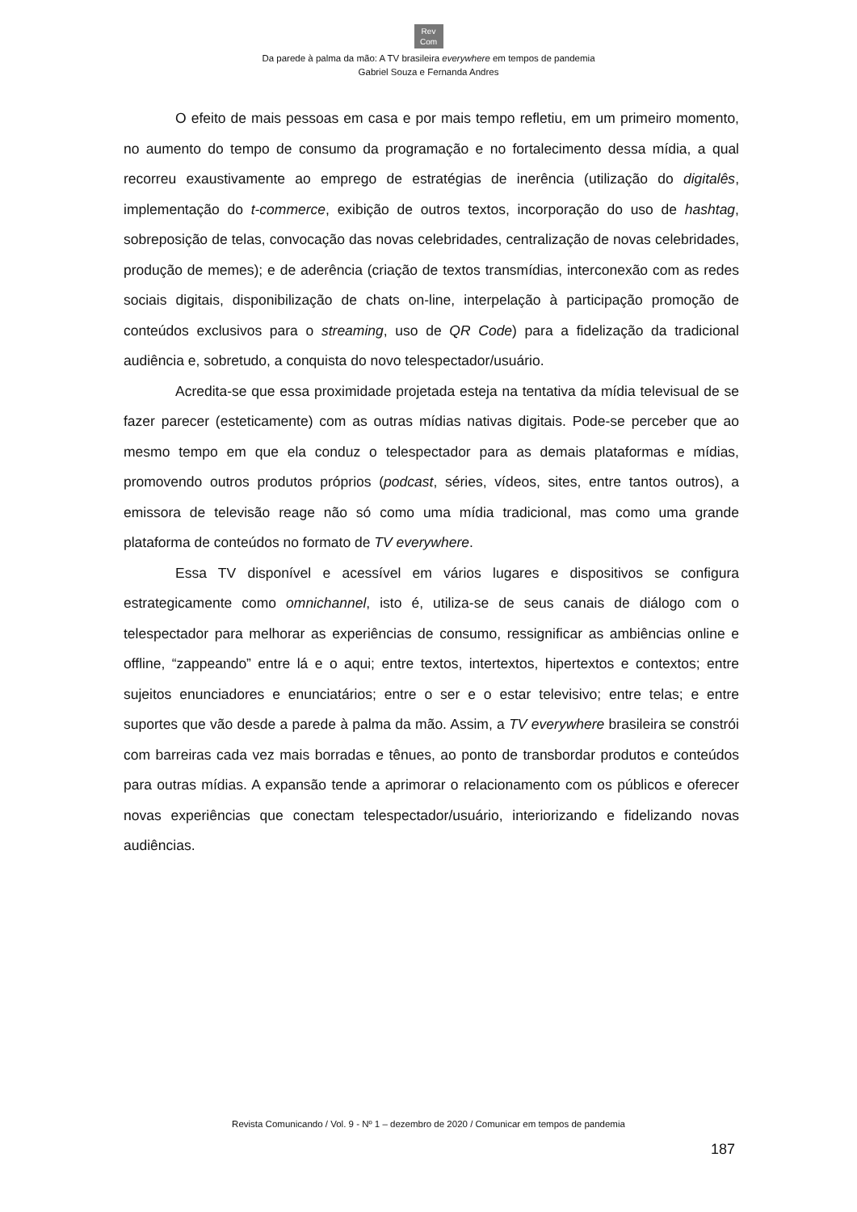Rev
Com
Da parede à palma da mão: A TV brasileira everywhere em tempos de pandemia
Gabriel Souza e Fernanda Andres
O efeito de mais pessoas em casa e por mais tempo refletiu, em um primeiro momento, no aumento do tempo de consumo da programação e no fortalecimento dessa mídia, a qual recorreu exaustivamente ao emprego de estratégias de inerência (utilização do digitalês, implementação do t-commerce, exibição de outros textos, incorporação do uso de hashtag, sobreposição de telas, convocação das novas celebridades, centralização de novas celebridades, produção de memes); e de aderência (criação de textos transmídias, interconexão com as redes sociais digitais, disponibilização de chats on-line, interpelação à participação promoção de conteúdos exclusivos para o streaming, uso de QR Code) para a fidelização da tradicional audiência e, sobretudo, a conquista do novo telespectador/usuário.
Acredita-se que essa proximidade projetada esteja na tentativa da mídia televisual de se fazer parecer (esteticamente) com as outras mídias nativas digitais. Pode-se perceber que ao mesmo tempo em que ela conduz o telespectador para as demais plataformas e mídias, promovendo outros produtos próprios (podcast, séries, vídeos, sites, entre tantos outros), a emissora de televisão reage não só como uma mídia tradicional, mas como uma grande plataforma de conteúdos no formato de TV everywhere.
Essa TV disponível e acessível em vários lugares e dispositivos se configura estrategicamente como omnichannel, isto é, utiliza-se de seus canais de diálogo com o telespectador para melhorar as experiências de consumo, ressignificar as ambiências online e offline, “zappeando” entre lá e o aqui; entre textos, intertextos, hipertextos e contextos; entre sujeitos enunciadores e enunciatários; entre o ser e o estar televisivo; entre telas; e entre suportes que vão desde a parede à palma da mão. Assim, a TV everywhere brasileira se constrói com barreiras cada vez mais borradas e tênues, ao ponto de transbordar produtos e conteúdos para outras mídias. A expansão tende a aprimorar o relacionamento com os públicos e oferecer novas experiências que conectam telespectador/usuário, interiorizando e fidelizando novas audiências.
Revista Comunicando / Vol. 9 - Nº 1 – dezembro de 2020 / Comunicar em tempos de pandemia
187